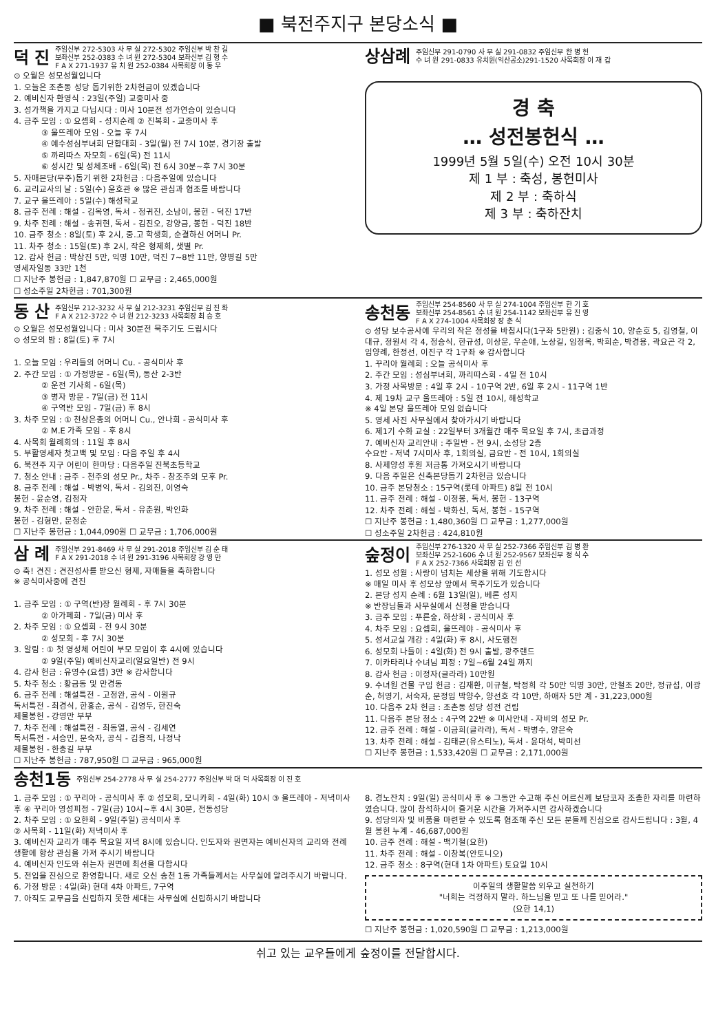■ 북전주지구 본당소식 ■
덕 진 주임신부 272-5303 사 무 실 272-5302 주임신부 박 찬 길
보좌신부 252-0383 수 녀 원 272-5304 보좌신부 김 형 수
F A X 271-1937 유 치 원 252-0384 사목회장 이 동 우
⊙ 오월은 성모성월입니다
1. 오늘은 조촌동 성당 돕기위한 2차헌금이 있겠습니다
2. 예비신자 환영식 : 23일(주일) 교중미사 중
3. 성가책을 가지고 다닙시다 : 미사 10분전 성가연습이 있습니다
4. 금주 모임 : ① 요셉회 - 성지순례 ② 진복회 - 교중미사 후
③ 울뜨레아 모임 - 오늘 후 7시
④ 예수성심부녀회 단합대회 - 3일(월) 전 7시 10분, 경기장 출발
⑤ 까리따스 자모회 - 6일(목) 전 11시
⑥ 성시간 및 성체조배 - 6일(목) 전 6시 30분~후 7시 30분
5. 자매본당(무주)돕기 위한 2차헌금 : 다음주일에 있습니다
6. 교리교사의 날 : 5일(수) 윤호관 ※ 많은 관심과 협조를 바랍니다
7. 교구 울뜨레아 : 5일(수) 해성학교
8. 금주 전례 : 해설 - 김옥영, 독서 - 정귀진, 소남이, 봉헌 - 덕진 17반
9. 차주 전례 : 해설 - 송귀현, 독서 - 김진오, 강양금, 봉헌 - 덕진 18반
10. 금주 청소 : 8일(토) 후 2시, 중.고 학생회, 순결하신 어머니 Pr.
11. 차주 청소 : 15일(토) 후 2시, 작은 형제회, 샛별 Pr.
12. 감사 헌금 : 박상진 5만, 익명 10만, 덕진 7~8반 11만, 양병길 5만
영세자일동 33만 1천
☐ 지난주 봉헌금 : 1,847,870원 ☐ 교무금 : 2,465,000원
☐ 성소주일 2차헌금 : 701,300원
상삼례 주임신부 291-0790 사 무 실 291-0832 주임신부 한 병 헌
수 녀 원 291-0833 유치원(익산공소)291-1520 사목회장 이 재 갑
경 축
… 성전봉헌식 …
1999년 5월 5일(수) 오전 10시 30분
제 1 부 : 축성, 봉헌미사
제 2 부 : 축하식
제 3 부 : 축하잔치
동 산 주임신부 212-3232 사 무 실 212-3231 주임신부 김 진 화
F A X 212-3722 수 녀 원 212-3233 사목회장 최 승 호
⊙ 오월은 성모성월입니다 : 미사 30분전 묵주기도 드립시다
⊙ 성모의 밤 : 8일(토) 후 7시
1. 오늘 모임 : 우리들의 어머니 Cu. - 공식미사 후
2. 주간 모임 : ① 가정방문 - 6일(목), 동산 2-3반
② 운전 기사회 - 6일(목)
③ 병자 방문 - 7일(금) 전 11시
④ 구역반 모임 - 7일(금) 후 8시
3. 차주 모임 : ① 천상은총의 어머니 Cu., 안나회 - 공식미사 후
② M.E 가족 모임 - 후 8시
4. 사목회 월례회의 : 11일 후 8시
5. 부활영세자 첫고백 및 모임 : 다음 주일 후 4시
6. 북전주 지구 어린이 한마당 : 다음주일 진북초등학교
7. 청소 안내 : 금주 - 천주의 성모 Pr., 차주 - 창조주의 모후 Pr.
8. 금주 전례 : 해설 - 박병익, 독서 - 김의진, 이영숙
봉헌 - 윤순영, 김정자
9. 차주 전례 : 해설 - 안한운, 독서 - 유춘원, 박인화
봉헌 - 김형만, 문정순
☐ 지난주 봉헌금 : 1,044,090원 ☐ 교무금 : 1,706,000원
송천동 주임신부 254-8560 사 무 실 274-1004 주임신부 한 기 호
보좌신부 254-8561 수 녀 원 254-1142 보좌신부 유 진 영
F A X 274-1004 사목회장 장 춘 식
⊙ 성당 보수공사에 우리의 작은 정성을 바칩시다(1구좌 5만원) : 김중식 10, 양순호 5, 김영철, 이대규, 정원서 각 4, 정승식, 한규성, 이상운, 우순애, 노상길, 임정옥, 박희순, 박경용, 곽요곤 각 2, 임양례, 한정선, 이진구 각 1구좌 ※ 감사합니다
1. 꾸리아 월례회 : 오늘 공식미사 후
2. 주간 모임 : 성심부녀회, 까리따스회 - 4일 전 10시
3. 가정 사목방문 : 4일 후 2시 - 10구역 2반, 6일 후 2시 - 11구역 1반
4. 제 19차 교구 울뜨레아 : 5일 전 10시, 해성학교
※ 4일 본당 울뜨레아 모임 없습니다
5. 영세 사진 사무실에서 찾아가시기 바랍니다
6. 제1기 수화 교실 : 22일부터 3개월간 매주 목요일 후 7시, 초급과정
7. 예비신자 교리안내 : 주일반 - 전 9시, 소성당 2층
수요반 - 저녁 7시미사 후, 1회의실, 금요반 - 전 10시, 1회의실
8. 사제양성 후원 저금통 가져오시기 바랍니다
9. 다음 주일은 신축본당돕기 2차헌금 있습니다
10. 금주 본당청소 : 15구역(롯데 아파트) 8일 전 10시
11. 금주 전례 : 해설 - 이정봉, 독서, 봉헌 - 13구역
12. 차주 전례 : 해설 - 박화신, 독서, 봉헌 - 15구역
☐ 지난주 봉헌금 : 1,480,360원 ☐ 교무금 : 1,277,000원
☐ 성소주일 2차헌금 : 424,810원
삼 례 주임신부 291-8469 사 무 실 291-2018 주임신부 김 순 태
F A X 291-2018 수 녀 원 291-3196 사목회장 강 영 만
⊙ 축! 견진 : 견진성사를 받으신 형제, 자매들을 축하합니다
※ 공식미사중에 견진
1. 금주 모임 : ① 구역(반)장 월례회 - 후 7시 30분
② 아가페회 - 7일(금) 미사 후
2. 차주 모임 : ① 요셉회 - 전 9시 30분
② 성모회 - 후 7시 30분
3. 알림 : ① 첫 영성체 어린이 부모 모임이 후 4시에 있습니다
② 9일(주일) 예비신자교리(일요일반) 전 9시
4. 감사 헌금 : 유영수(요셉) 3만 ※ 감사합니다
5. 차주 청소 : 황금동 및 만경동
6. 금주 전례 : 해설특전 - 고정완, 공식 - 이원규
독서특전 - 최경식, 한홍순, 공식 - 김영두, 한진숙
제물봉헌 - 강영만 부부
7. 차주 전례 : 해설특전 - 최동열, 공식 - 김세연
독서특전 - 서승민, 문숙자, 공식 - 김용직, 나정낙
제물봉헌 - 한충길 부부
☐ 지난주 봉헌금 : 787,950원 ☐ 교무금 : 965,000원
숲정이 주임신부 276-1320 사 무 실 252-7366 주임신부 김 병 환
보좌신부 252-1606 수 녀 원 252-9567 보좌신부 정 식 수
F A X 252-7366 사목회장 김 인 선
1. 성모 성월 : 사랑이 넘치는 세상을 위해 기도합시다
※ 매일 미사 후 성모상 앞에서 묵주기도가 있습니다
2. 본당 성지 순례 : 6월 13일(일), 베론 성지
※ 반장님들과 사무실에서 신청을 받습니다
3. 금주 모임 : 푸른숲, 하상회 - 공식미사 후
4. 차주 모임 : 요셉회, 울뜨레야 - 공식미사 후
5. 성서교실 개강 : 4일(화) 후 8시, 사도행전
6. 성모회 나들이 : 4일(화) 전 9시 출발, 광주랜드
7. 이카타리나 수녀님 피정 : 7일~6월 24일 까지
8. 감사 헌금 : 이정자(글라라) 10만원
9. 수녀원 건물 구입 헌금 : 김재환, 이규철, 탁정희 각 50만 익명 30만, 안철조 20만, 정규섭, 이광순, 허영기, 서숙자, 문정임 박양수, 양선호 각 10만, 하애자 5만 계 - 31,223,000원
10. 다음주 2차 헌금 : 조촌동 성당 성전 건립
11. 다음주 본당 청소 : 4구역 22반 ※ 미사안내 - 자비의 성모 Pr.
12. 금주 전례 : 해설 - 이금희(글라라), 독서 - 박병수, 양은숙
13. 차주 전례 : 해설 - 김태균(유스티노), 독서 - 윤대석, 박미선
☐ 지난주 봉헌금 : 1,533,420원 ☐ 교무금 : 2,171,000원
송천1동 주임신부 254-2778 사 무 실 254-2777 주임신부 박 대 덕 사목회장 이 진 호
1. 금주 모임 : ① 꾸리아 - 공식미사 후 ② 성모회, 모니카회 - 4일(화) 10시 ③ 울뜨레아 - 저녁미사 후 ④ 꾸리아 영성피정 - 7일(금) 10시~후 4시 30분, 전동성당
2. 차주 모임 : ① 요한회 - 9일(주일) 공식미사 후
② 사목회 - 11일(화) 저녁미사 후
3. 예비신자 교리가 매주 목요일 저녁 8시에 있습니다. 인도자와 권면자는 예비신자의 교리와 전례생활에 항상 관심을 가져 주시기 바랍니다
4. 예비신자 인도와 쉬는자 권면에 최선을 다합시다
5. 전입을 진심으로 환영합니다. 새로 오신 송천 1동 가족들께서는 사무실에 알려주시기 바랍니다.
6. 가정 방문 : 4일(화) 현대 4차 아파트, 7구역
7. 아직도 교무금을 신립하지 못한 세대는 사무실에 신립하시기 바랍니다
8. 경노잔치 : 9일(일) 공식미사 후 ※ 그동안 수고해 주신 어르신께 보답코자 조촐한 자리를 마련하였습니다. 많이 참석하시어 즐거운 시간을 가져주시면 감사하겠습니다
9. 성당의자 및 비품을 마련할 수 있도록 협조해 주신 모든 분들께 진심으로 감사드립니다 : 3월, 4월 봉헌 누계 - 46,687,000원
10. 금주 전례 : 해설 - 백기철(요한)
11. 차주 전례 : 해설 - 이창복(안토니오)
12. 금주 청소 : 8구역(현대 1차 아파트) 토요일 10시
이주일의 생활말씀 외우고 실천하기
"너희는 걱정하지 말라. 하느님을 믿고 또 나를 믿어라."
(요한 14,1)
☐ 지난주 봉헌금 : 1,020,590원 ☐ 교무금 : 1,213,000원
쉬고 있는 교우들에게 숲정이를 전달합시다.